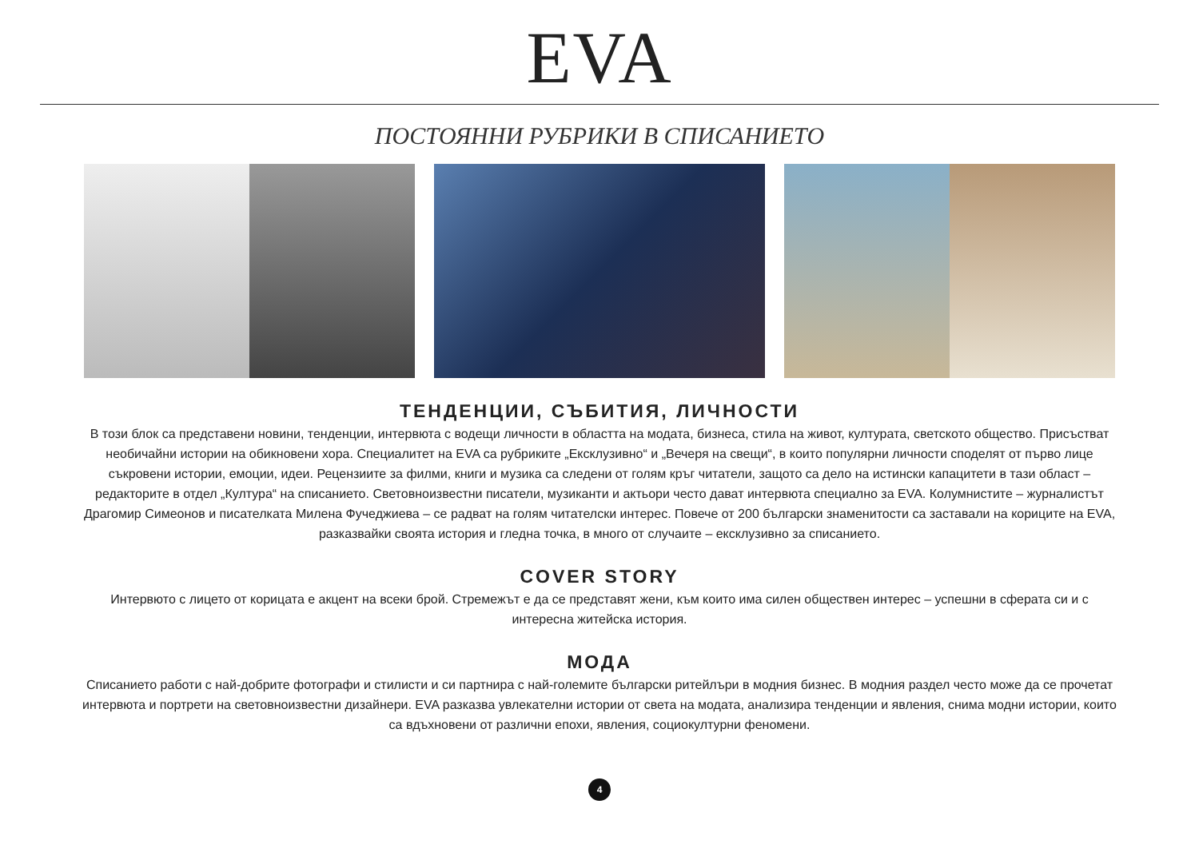EVA
ПОСТОЯННИ РУБРИКИ В СПИСАНИЕТО
ТЕНДЕНЦИИ, СЪБИТИЯ, ЛИЧНОСТИ
В този блок са представени новини, тенденции, интервюта с водещи личности в областта на модата, бизнеса, стила на живот, културата, светското общество. Присъстват необичайни истории на обикновени хора. Специалитет на EVA са рубриките „Ексклузивно“ и „Вечеря на свещи“, в които популярни личности споделят от първо лице съкровени истории, емоции, идеи. Рецензиите за филми, книги и музика са следени от голям кръг читатели, защото са дело на истински капацитети в тази област – редакторите в отдел „Култура“ на списанието. Световноизвестни писатели, музиканти и актьори често дават интервюта специално за EVA. Колумнистите – журналистът Драгомир Симеонов и писателката Милена Фучеджиева – се радват на голям читателски интерес. Повече от 200 български знаменитости са заставали на кориците на EVA, разказвайки своята история и гледна точка, в много от случаите – ексклузивно за списанието.
COVER STORY
Интервюто с лицето от корицата е акцент на всеки брой. Стремежът е да се представят жени, към които има силен обществен интерес – успешни в сферата си и с интересна житейска история.
МОДА
Списанието работи с най-добрите фотографи и стилисти и си партнира с най-големите български ритейлъри в модния бизнес. В модния раздел често може да се прочетат интервюта и портрети на световноизвестни дизайнери. EVA разказва увлекателни истории от света на модата, анализира тенденции и явления, снима модни истории, които са вдъхновени от различни епохи, явления, социокултурни феномени.
4